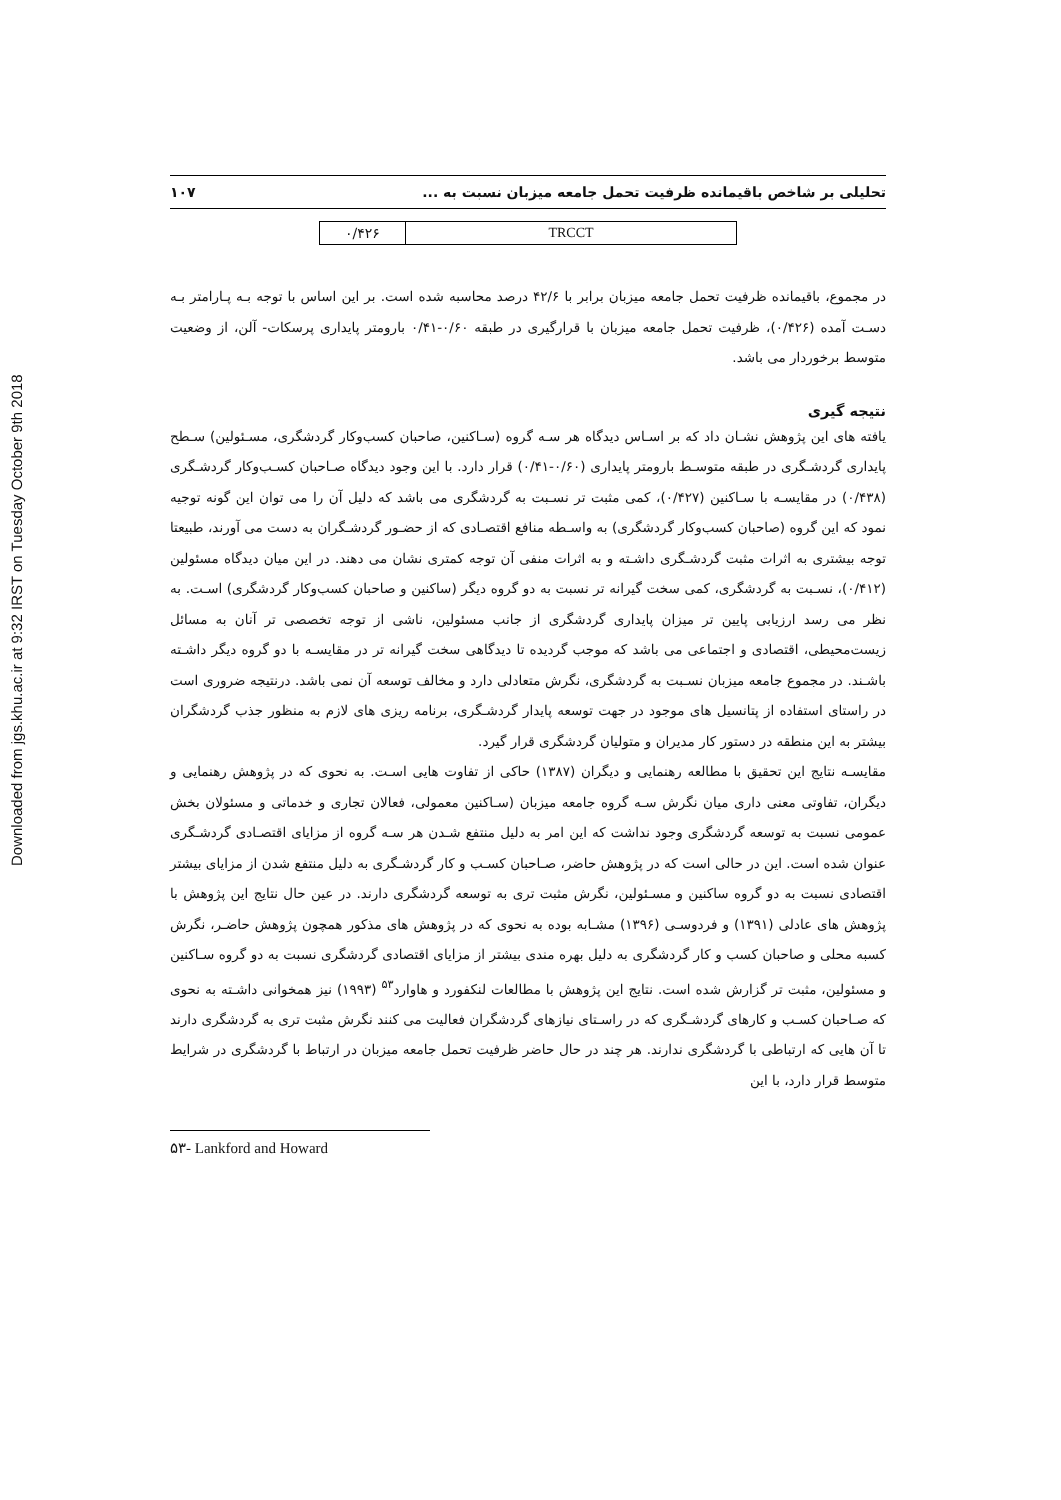Downloaded from jgs.khu.ac.ir at 9:32 IRST on Tuesday October 9th 2018
تحلیلی بر شاخص باقیمانده ظرفیت تحمل جامعه میزبان نسبت به ... ۱۰۷
| ۰/۴۲۶ | TRCCT |
در مجموع، باقیمانده ظرفیت تحمل جامعه میزبان برابر با ۴۲/۶ درصد محاسبه شده است. بر این اساس با توجه بـه پـارامتر بـه دسـت آمده (۰/۴۲۶)، ظرفیت تحمل جامعه میزبان با قرارگیری در طبقه ۰/۶۰-۰/۴۱ بارومتر پایداری پرسکات- آلن، از وضعیت متوسط برخوردار می باشد.
نتیجه گیری
یافته های این پژوهش نشـان داد که بر اسـاس دیدگاه هر سـه گروه (سـاکنین، صاحبان کسب‌وکار گردشگری، مسـئولین) سـطح پایداری گردشـگری در طبقه متوسـط بارومتر پایداری (۰/۶۰-۰/۴۱) قرار دارد. با این وجود دیدگاه صـاحبان کسـب‌وکار گردشـگری (۰/۴۳۸) در مقایسـه با سـاکنین (۰/۴۲۷)، کمی مثبت تر نسـبت به گردشگری می باشد که دلیل آن را می توان این گونه توجیه نمود که این گروه (صاحبان کسب‌وکار گردشگری) به واسـطه منافع اقتصـادی که از حضـور گردشـگران به دست می آورند، طبیعتا توجه بیشتری به اثرات مثبت گردشـگری داشـته و به اثرات منفی آن توجه کمتری نشان می دهند. در این میان دیدگاه مسئولین (۰/۴۱۲)، نسـبت به گردشگری، کمی سخت گیرانه تر نسبت به دو گروه دیگر (ساکنین و صاحبان کسب‌وکار گردشگری) اسـت. به نظر می رسد ارزیابی پایین تر میزان پایداری گردشگری از جانب مسئولین، ناشی از توجه تخصصی تر آنان به مسائل زیست‌محیطی، اقتصادی و اجتماعی می باشد که موجب گردیده تا دیدگاهی سخت گیرانه تر در مقایسـه با دو گروه دیگر داشـته باشـند. در مجموع جامعه میزبان نسـبت به گردشگری، نگرش متعادلی دارد و مخالف توسعه آن نمی باشد. درنتیجه ضروری است در راستای استفاده از پتانسیل های موجود در جهت توسعه پایدار گردشـگری، برنامه ریزی های لازم به منظور جذب گردشگران بیشتر به این منطقه در دستور کار مدیران و متولیان گردشگری قرار گیرد.
مقایسـه نتایج این تحقیق با مطالعه رهنمایی و دیگران (۱۳۸۷) حاکی از تفاوت هایی اسـت. به نحوی که در پژوهش رهنمایی و دیگران، تفاوتی معنی داری میان نگرش سـه گروه جامعه میزبان (سـاکنین معمولی، فعالان تجاری و خدماتی و مسئولان بخش عمومی نسبت به توسعه گردشگری وجود نداشت که این امر به دلیل منتفع شـدن هر سـه گروه از مزایای اقتصـادی گردشـگری عنوان شده است. این در حالی است که در پژوهش حاضر، صـاحبان کسـب و کار گردشـگری به دلیل منتفع شدن از مزایای بیشتر اقتصادی نسبت به دو گروه ساکنین و مسـئولین، نگرش مثبت تری به توسعه گردشگری دارند. در عین حال نتایج این پژوهش با پژوهش های عادلی (۱۳۹۱) و فردوسـی (۱۳۹۶) مشـابه بوده به نحوی که در پژوهش های مذکور همچون پژوهش حاضـر، نگرش کسبه محلی و صاحبان کسب و کار گردشگری به دلیل بهره مندی بیشتر از مزایای اقتصادی گردشگری نسبت به دو گروه سـاکنین و مسئولین، مثبت تر گزارش شده است. نتایج این پژوهش با مطالعات لنکفورد و هاوارد<sup>۵۳</sup> (۱۹۹۳) نیز همخوانی داشـته به نحوی که صـاحبان کسـب و کارهای گردشـگری که در راسـتای نیازهای گردشگران فعالیت می کنند نگرش مثبت تری به گردشگری دارند تا آن هایی که ارتباطی با گردشگری ندارند. هر چند در حال حاضر ظرفیت تحمل جامعه میزبان در ارتباط با گردشگری در شرایط متوسط قرار دارد، با این
۵۳- Lankford and Howard